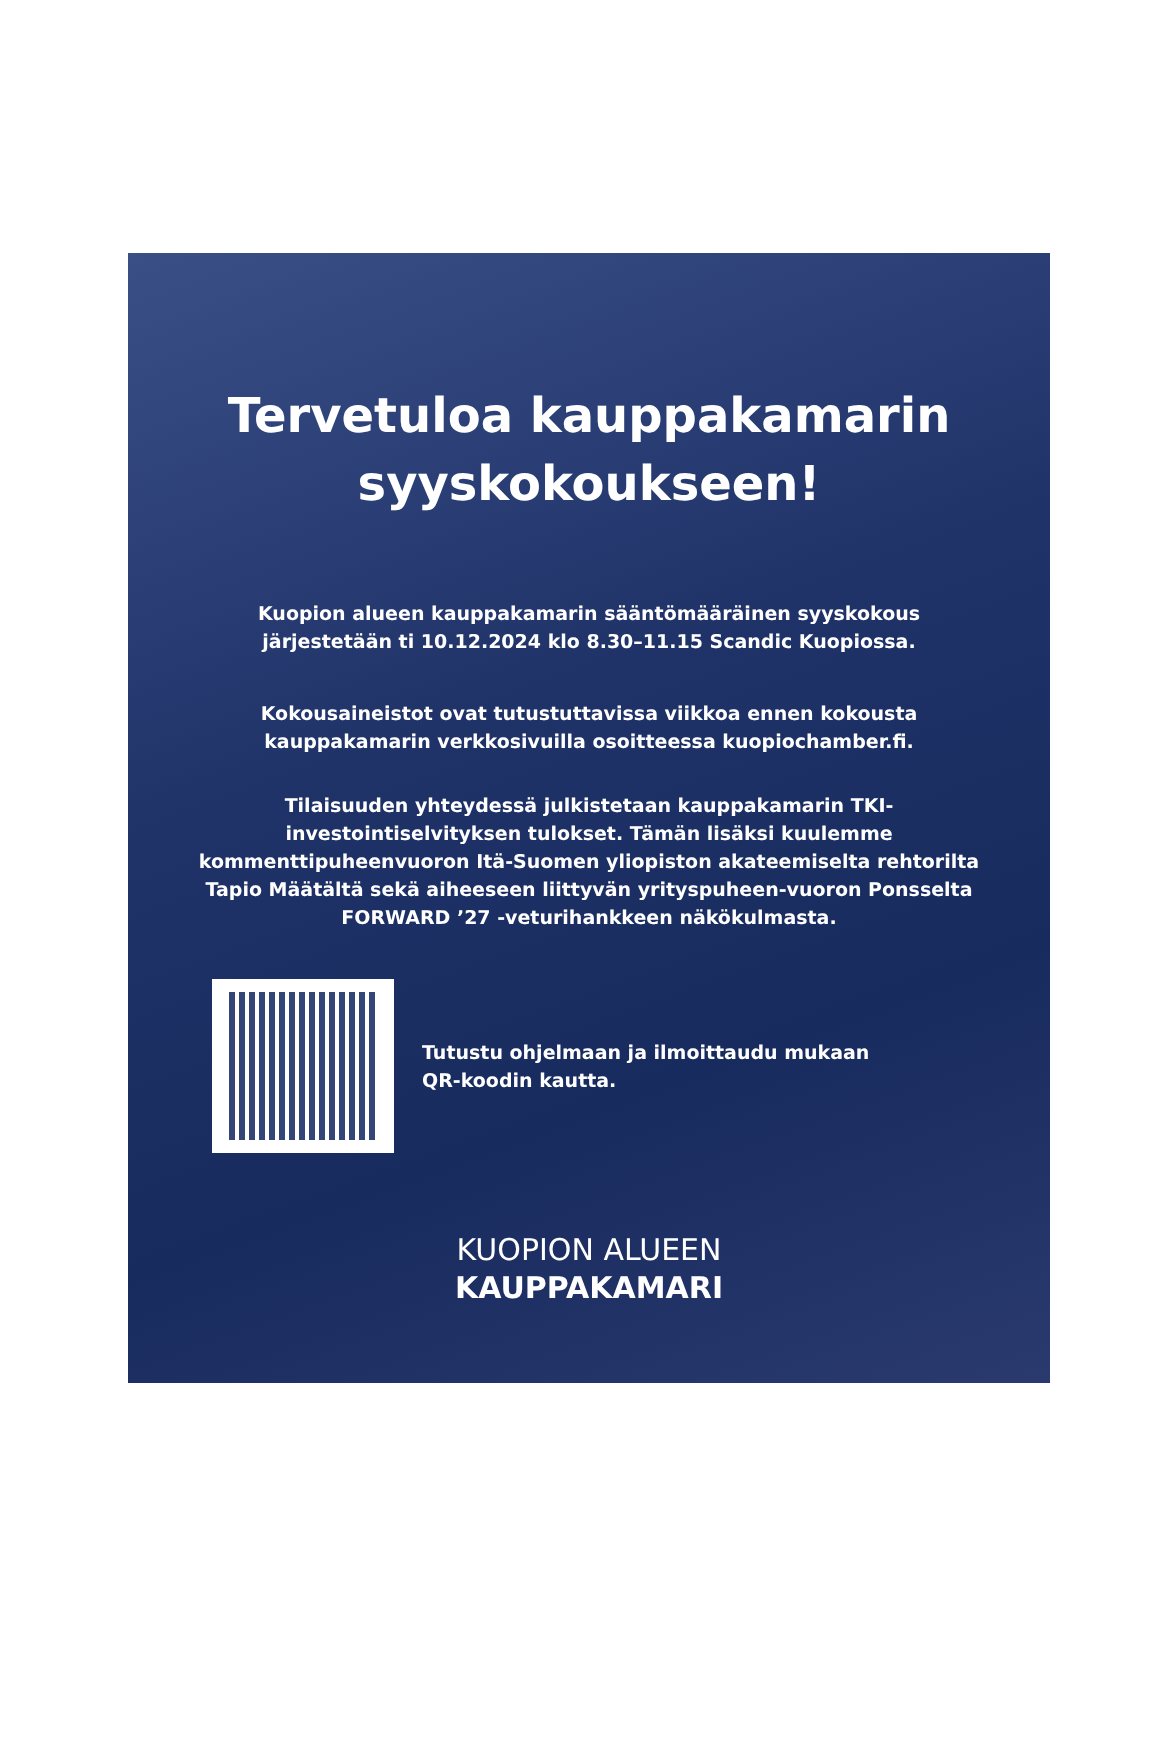Tervetuloa kauppakamarin
syyskokoukseen!
Kuopion alueen kauppakamarin sääntömääräinen syyskokous järjestetään ti 10.12.2024 klo 8.30–11.15 Scandic Kuopiossa.
Kokousaineistot ovat tutustuttavissa viikkoa ennen kokousta kauppakamarin verkkosivuilla osoitteessa kuopiochamber.fi.
Tilaisuuden yhteydessä julkistetaan kauppakamarin TKI-investointiselvityksen tulokset. Tämän lisäksi kuulemme kommenttipuheenvuoron Itä-Suomen yliopiston akateemiselta rehtorilta Tapio Määtältä sekä aiheeseen liittyvän yrityspuheen-vuoron Ponsselta FORWARD ’27 -veturihankkeen näkökulmasta.
Tutustu ohjelmaan ja ilmoittaudu mukaan
QR-koodin kautta.
KUOPION ALUEEN
KAUPPAKAMARI